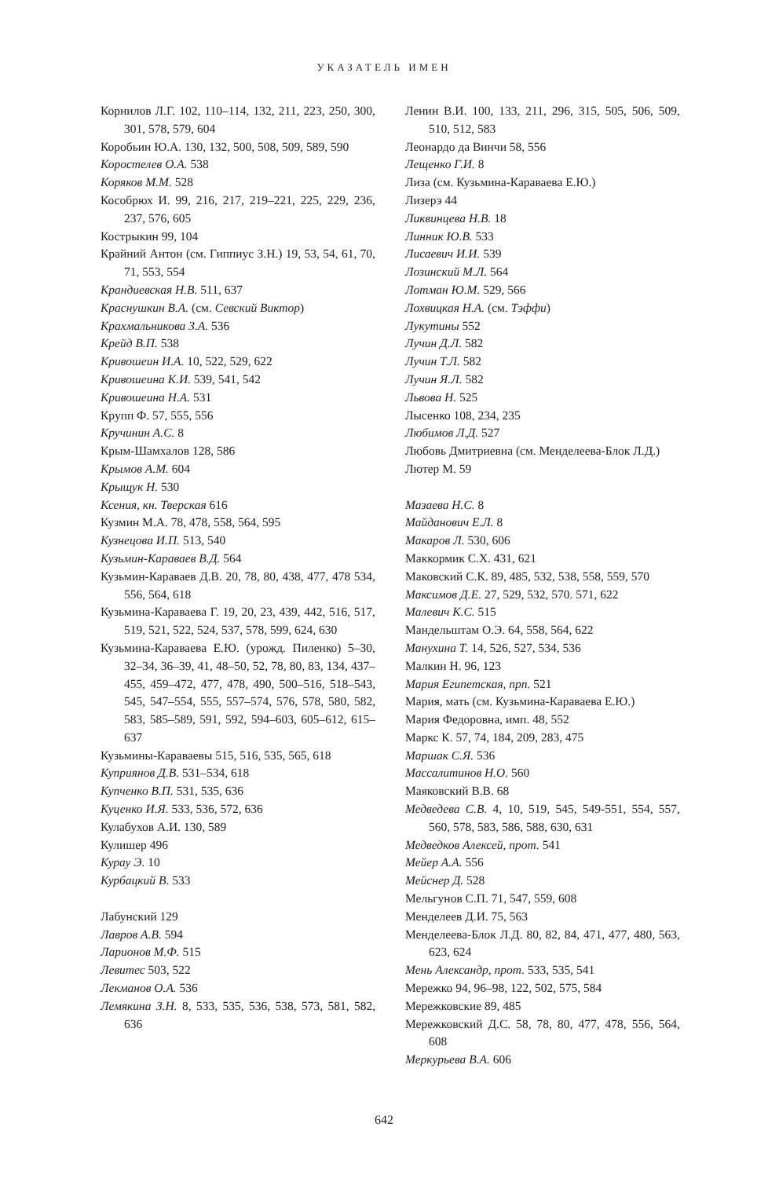УКАЗАТЕЛЬ ИМЕН
Корнилов Л.Г. 102, 110–114, 132, 211, 223, 250, 300, 301, 578, 579, 604
Коробьин Ю.А. 130, 132, 500, 508, 509, 589, 590
Коростелев О.А. 538
Коряков М.М. 528
Кособрюх И. 99, 216, 217, 219–221, 225, 229, 236, 237, 576, 605
Кострыкин 99, 104
Крайний Антон (см. Гиппиус З.Н.) 19, 53, 54, 61, 70, 71, 553, 554
Крандиевская Н.В. 511, 637
Краснушкин В.А. (см. Севский Виктор)
Крахмальникова З.А. 536
Крейд В.П. 538
Кривошеин И.А. 10, 522, 529, 622
Кривошеина К.И. 539, 541, 542
Кривошеина Н.А. 531
Крупп Ф. 57, 555, 556
Кручинин А.С. 8
Крым-Шамхалов 128, 586
Крымов А.М. 604
Крыщук Н. 530
Ксения, кн. Тверская 616
Кузмин М.А. 78, 478, 558, 564, 595
Кузнецова И.П. 513, 540
Кузьмин-Караваев В.Д. 564
Кузьмин-Караваев Д.В. 20, 78, 80, 438, 477, 478 534, 556, 564, 618
Кузьмина-Караваева Г. 19, 20, 23, 439, 442, 516, 517, 519, 521, 522, 524, 537, 578, 599, 624, 630
Кузьмина-Караваева Е.Ю. (урожд. Пиленко) 5–30, 32–34, 36–39, 41, 48–50, 52, 78, 80, 83, 134, 437–455, 459–472, 477, 478, 490, 500–516, 518–543, 545, 547–554, 555, 557–574, 576, 578, 580, 582, 583, 585–589, 591, 592, 594–603, 605–612, 615–637
Кузьмины-Караваевы 515, 516, 535, 565, 618
Куприянов Д.В. 531–534, 618
Купченко В.П. 531, 535, 636
Куценко И.Я. 533, 536, 572, 636
Кулабухов А.И. 130, 589
Кулишер 496
Курау Э. 10
Курбацкий В. 533
Лабунский 129
Лавров А.В. 594
Ларионов М.Ф. 515
Левитес 503, 522
Лекманов О.А. 536
Лемякина З.Н. 8, 533, 535, 536, 538, 573, 581, 582, 636
Ленин В.И. 100, 133, 211, 296, 315, 505, 506, 509, 510, 512, 583
Леонардо да Винчи 58, 556
Лещенко Г.И. 8
Лиза (см. Кузьмина-Караваева Е.Ю.)
Лизерэ 44
Ликвинцева Н.В. 18
Линник Ю.В. 533
Лисаевич И.И. 539
Лозинский М.Л. 564
Лотман Ю.М. 529, 566
Лохвицкая Н.А. (см. Тэффи)
Лукутины 552
Лучин Д.Л. 582
Лучин Т.Л. 582
Лучин Я.Л. 582
Львова Н. 525
Лысенко 108, 234, 235
Любимов Л.Д. 527
Любовь Дмитриевна (см. Менделеева-Блок Л.Д.)
Лютер М. 59
Мазаева Н.С. 8
Майданович Е.Л. 8
Макаров Л. 530, 606
Маккормик С.Х. 431, 621
Маковский С.К. 89, 485, 532, 538, 558, 559, 570
Максимов Д.Е. 27, 529, 532, 570. 571, 622
Малевич К.С. 515
Мандельштам О.Э. 64, 558, 564, 622
Манухина Т. 14, 526, 527, 534, 536
Малкин Н. 96, 123
Мария Египетская, прп. 521
Мария, мать (см. Кузьмина-Караваева Е.Ю.)
Мария Федоровна, имп. 48, 552
Маркс К. 57, 74, 184, 209, 283, 475
Маршак С.Я. 536
Массалитинов Н.О. 560
Маяковский В.В. 68
Медведева С.В. 4, 10, 519, 545, 549-551, 554, 557, 560, 578, 583, 586, 588, 630, 631
Медведков Алексей, прот. 541
Мейер А.А. 556
Мейснер Д. 528
Мельгунов С.П. 71, 547, 559, 608
Менделеев Д.И. 75, 563
Менделеева-Блок Л.Д. 80, 82, 84, 471, 477, 480, 563, 623, 624
Мень Александр, прот. 533, 535, 541
Мережко 94, 96–98, 122, 502, 575, 584
Мережковские 89, 485
Мережковский Д.С. 58, 78, 80, 477, 478, 556, 564, 608
Меркурьева В.А. 606
642